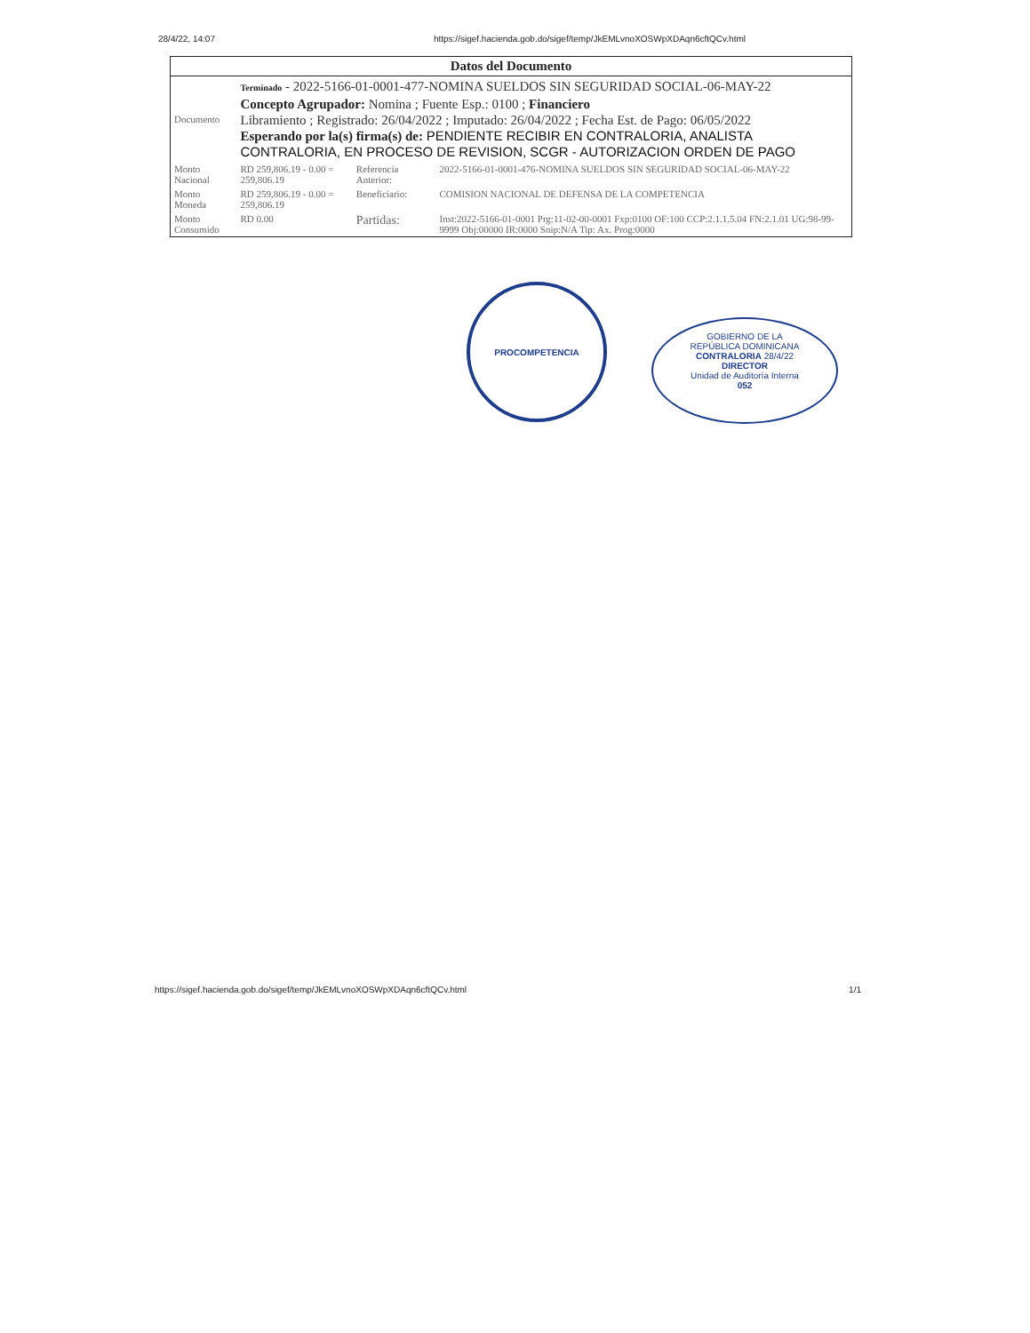28/4/22, 14:07 https://sigef.hacienda.gob.do/sigef/temp/JkEMLvnoXOSWpXDAqn6cftQCv.html
| Datos del Documento | | | |
| --- | --- | --- | --- |
| Documento | Terminado - 2022-5166-01-0001-477-NOMINA SUELDOS SIN SEGURIDAD SOCIAL-06-MAY-22 Concepto Agrupador: Nomina ; Fuente Esp.: 0100 ; Financiero Libramiento ; Registrado: 26/04/2022 ; Imputado: 26/04/2022 ; Fecha Est. de Pago: 06/05/2022 Esperando por la(s) firma(s) de: PENDIENTE RECIBIR EN CONTRALORIA, ANALISTA CONTRALORIA, EN PROCESO DE REVISION, SCGR - AUTORIZACION ORDEN DE PAGO | | |
| Monto Nacional | RD 259,806.19 - 0.00 = 259,806.19 | Referencia Anterior: | 2022-5166-01-0001-476-NOMINA SUELDOS SIN SEGURIDAD SOCIAL-06-MAY-22 |
| Monto Moneda | RD 259,806.19 - 0.00 = 259,806.19 | Beneficiario: | COMISION NACIONAL DE DEFENSA DE LA COMPETENCIA |
| Monto Consumido | RD 0.00 | Partidas: | Inst:2022-5166-01-0001 Prg:11-02-00-0001 Fxp:0100 OF:100 CCP:2.1.1.5.04 FN:2.1.01 UG:98-99-9999 Obj:00000 IR:0000 Snip:N/A Tip: Ax. Prog:0000 |
PROCOMPETENCIA
GOBIERNO DE LA
REPÚBLICA DOMINICANA
CONTRALORIA 28/4/22
DIRECTOR
Unidad de Auditoría Interna
052
https://sigef.hacienda.gob.do/sigef/temp/JkEMLvnoXOSWpXDAqn6cftQCv.html 1/1